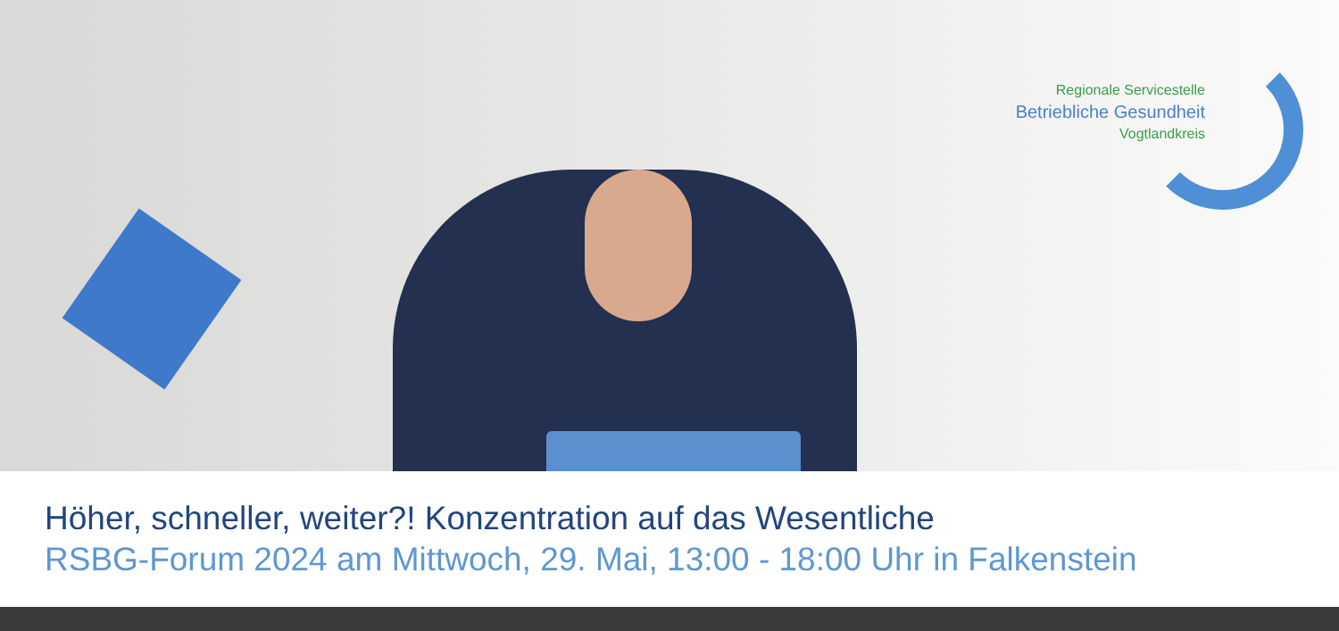Regionale Servicestelle
Betriebliche Gesundheit
Vogtlandkreis
Höher, schneller, weiter?! Konzentration auf das Wesentliche
RSBG-Forum 2024 am Mittwoch, 29. Mai, 13:00 - 18:00 Uhr in Falkenstein